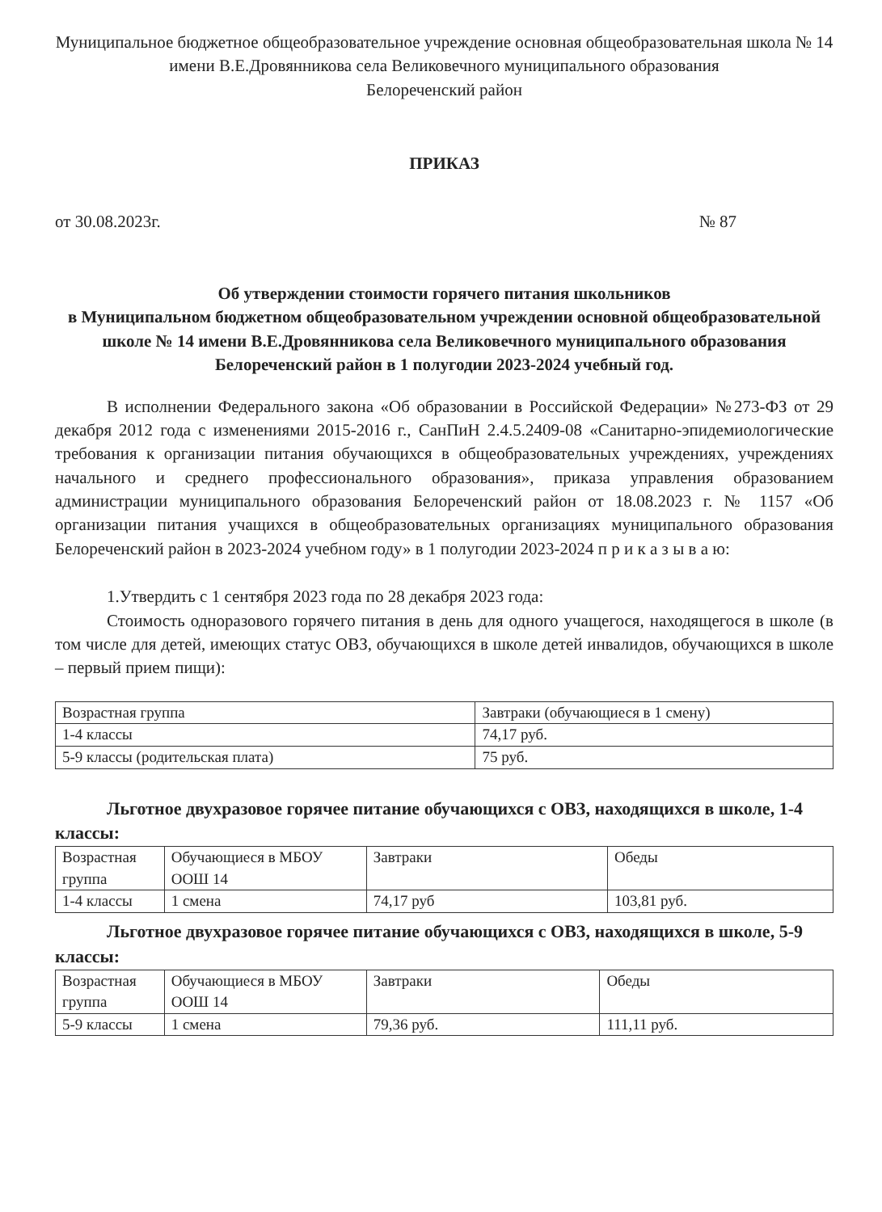Муниципальное бюджетное общеобразовательное учреждение основная общеобразовательная школа № 14 имени В.Е.Дровянникова села Великовечного муниципального образования
Белореченский район
ПРИКАЗ
от 30.08.2023г. № 87
Об утверждении стоимости горячего питания школьников
в Муниципальном бюджетном общеобразовательном учреждении основной общеобразовательной школе № 14 имени В.Е.Дровянникова села Великовечного муниципального образования
Белореченский район в 1 полугодии 2023-2024 учебный год.
В исполнении Федерального закона «Об образовании в Российской Федерации» №273-ФЗ от 29 декабря 2012 года с изменениями 2015-2016 г., СанПиН 2.4.5.2409-08 «Санитарно-эпидемиологические требования к организации питания обучающихся в общеобразовательных учреждениях, учреждениях начального и среднего профессионального образования», приказа управления образованием администрации муниципального образования Белореченский район от 18.08.2023 г. № 1157 «Об организации питания учащихся в общеобразовательных организациях муниципального образования Белореченский район в 2023-2024 учебном году» в 1 полугодии 2023-2024 п р и к а з ы в а ю:
1.Утвердить с 1 сентября 2023 года по 28 декабря 2023 года:
Стоимость одноразового горячего питания в день для одного учащегося, находящегося в школе (в том числе для детей, имеющих статус ОВЗ, обучающихся в школе детей инвалидов, обучающихся в школе – первый прием пищи):
| Возрастная группа | Завтраки (обучающиеся в 1 смену) |
| 1-4 классы | 74,17 руб. |
| 5-9 классы (родительская плата) | 75 руб. |
Льготное двухразовое горячее питание обучающихся с ОВЗ, находящихся в школе, 1-4 классы:
| Возрастная группа | Обучающиеся в МБОУ ООШ 14 | Завтраки | Обеды |
| 1-4 классы | 1 смена | 74,17 руб | 103,81 руб. |
Льготное двухразовое горячее питание обучающихся с ОВЗ, находящихся в школе, 5-9 классы:
| Возрастная группа | Обучающиеся в МБОУ ООШ 14 | Завтраки | Обеды |
| 5-9 классы | 1 смена | 79,36 руб. | 111,11 руб. |